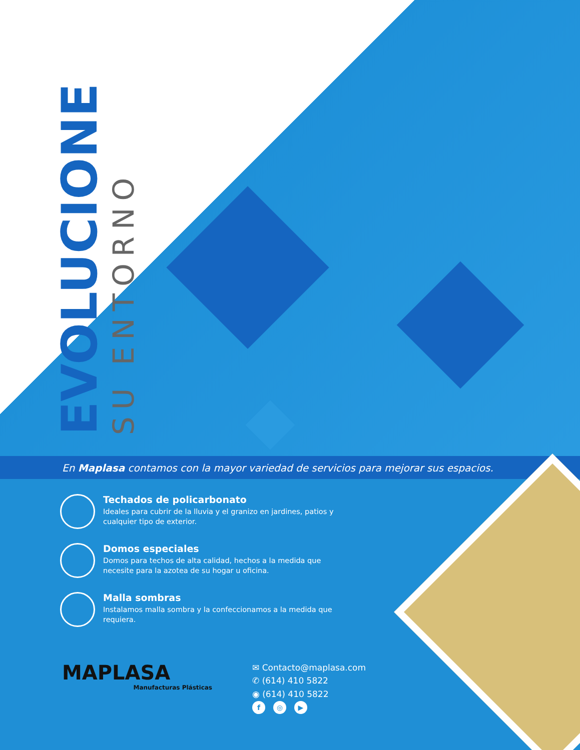EVOLUCIONE
SU ENTORNO
En Maplasa contamos con la mayor variedad de servicios para mejorar sus espacios.
Techados de policarbonato
Ideales para cubrir de la lluvia y el granizo en jardines, patios y cualquier tipo de exterior.
Domos especiales
Domos para techos de alta calidad, hechos a la medida que necesite para la azotea de su hogar u oficina.
Malla sombras
Instalamos malla sombra y la confeccionamos a la medida que requiera.
MAPLASA
Manufacturas Plásticas
✉ Contacto@maplasa.com
✆ (614) 410 5822
◉ (614) 410 5822
f ◎ ▶